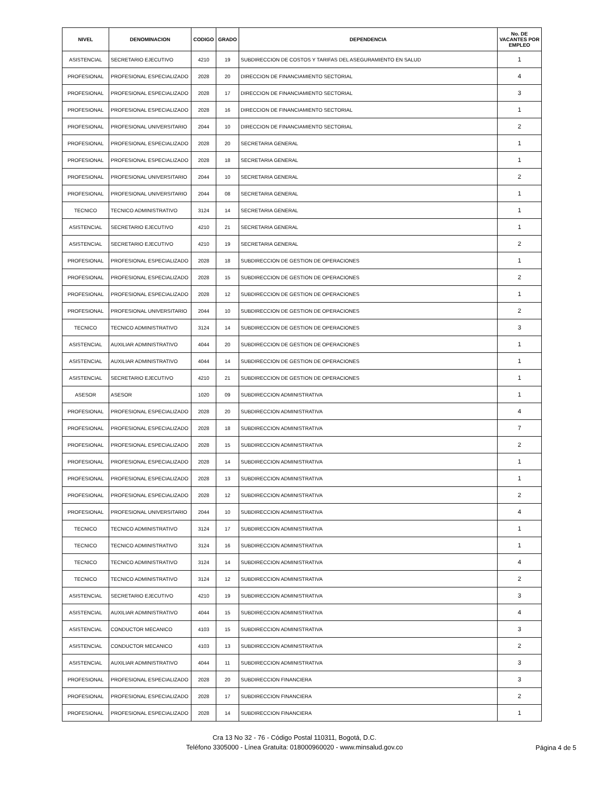| NIVEL | DENOMINACION | CODIGO | GRADO | DEPENDENCIA | No. DE VACANTES POR EMPLEO |
| --- | --- | --- | --- | --- | --- |
| ASISTENCIAL | SECRETARIO EJECUTIVO | 4210 | 19 | SUBDIRECCION DE COSTOS Y TARIFAS DEL ASEGURAMIENTO EN SALUD | 1 |
| PROFESIONAL | PROFESIONAL ESPECIALIZADO | 2028 | 20 | DIRECCION DE FINANCIAMIENTO SECTORIAL | 4 |
| PROFESIONAL | PROFESIONAL ESPECIALIZADO | 2028 | 17 | DIRECCION DE FINANCIAMIENTO SECTORIAL | 3 |
| PROFESIONAL | PROFESIONAL ESPECIALIZADO | 2028 | 16 | DIRECCION DE FINANCIAMIENTO SECTORIAL | 1 |
| PROFESIONAL | PROFESIONAL UNIVERSITARIO | 2044 | 10 | DIRECCION DE FINANCIAMIENTO SECTORIAL | 2 |
| PROFESIONAL | PROFESIONAL ESPECIALIZADO | 2028 | 20 | SECRETARIA GENERAL | 1 |
| PROFESIONAL | PROFESIONAL ESPECIALIZADO | 2028 | 18 | SECRETARIA GENERAL | 1 |
| PROFESIONAL | PROFESIONAL UNIVERSITARIO | 2044 | 10 | SECRETARIA GENERAL | 2 |
| PROFESIONAL | PROFESIONAL UNIVERSITARIO | 2044 | 08 | SECRETARIA GENERAL | 1 |
| TECNICO | TECNICO ADMINISTRATIVO | 3124 | 14 | SECRETARIA GENERAL | 1 |
| ASISTENCIAL | SECRETARIO EJECUTIVO | 4210 | 21 | SECRETARIA GENERAL | 1 |
| ASISTENCIAL | SECRETARIO EJECUTIVO | 4210 | 19 | SECRETARIA GENERAL | 2 |
| PROFESIONAL | PROFESIONAL ESPECIALIZADO | 2028 | 18 | SUBDIRECCION DE GESTION DE OPERACIONES | 1 |
| PROFESIONAL | PROFESIONAL ESPECIALIZADO | 2028 | 15 | SUBDIRECCION DE GESTION DE OPERACIONES | 2 |
| PROFESIONAL | PROFESIONAL ESPECIALIZADO | 2028 | 12 | SUBDIRECCION DE GESTION DE OPERACIONES | 1 |
| PROFESIONAL | PROFESIONAL UNIVERSITARIO | 2044 | 10 | SUBDIRECCION DE GESTION DE OPERACIONES | 2 |
| TECNICO | TECNICO ADMINISTRATIVO | 3124 | 14 | SUBDIRECCION DE GESTION DE OPERACIONES | 3 |
| ASISTENCIAL | AUXILIAR ADMINISTRATIVO | 4044 | 20 | SUBDIRECCION DE GESTION DE OPERACIONES | 1 |
| ASISTENCIAL | AUXILIAR ADMINISTRATIVO | 4044 | 14 | SUBDIRECCION DE GESTION DE OPERACIONES | 1 |
| ASISTENCIAL | SECRETARIO EJECUTIVO | 4210 | 21 | SUBDIRECCION DE GESTION DE OPERACIONES | 1 |
| ASESOR | ASESOR | 1020 | 09 | SUBDIRECCION ADMINISTRATIVA | 1 |
| PROFESIONAL | PROFESIONAL ESPECIALIZADO | 2028 | 20 | SUBDIRECCION ADMINISTRATIVA | 4 |
| PROFESIONAL | PROFESIONAL ESPECIALIZADO | 2028 | 18 | SUBDIRECCION ADMINISTRATIVA | 7 |
| PROFESIONAL | PROFESIONAL ESPECIALIZADO | 2028 | 15 | SUBDIRECCION ADMINISTRATIVA | 2 |
| PROFESIONAL | PROFESIONAL ESPECIALIZADO | 2028 | 14 | SUBDIRECCION ADMINISTRATIVA | 1 |
| PROFESIONAL | PROFESIONAL ESPECIALIZADO | 2028 | 13 | SUBDIRECCION ADMINISTRATIVA | 1 |
| PROFESIONAL | PROFESIONAL ESPECIALIZADO | 2028 | 12 | SUBDIRECCION ADMINISTRATIVA | 2 |
| PROFESIONAL | PROFESIONAL UNIVERSITARIO | 2044 | 10 | SUBDIRECCION ADMINISTRATIVA | 4 |
| TECNICO | TECNICO ADMINISTRATIVO | 3124 | 17 | SUBDIRECCION ADMINISTRATIVA | 1 |
| TECNICO | TECNICO ADMINISTRATIVO | 3124 | 16 | SUBDIRECCION ADMINISTRATIVA | 1 |
| TECNICO | TECNICO ADMINISTRATIVO | 3124 | 14 | SUBDIRECCION ADMINISTRATIVA | 4 |
| TECNICO | TECNICO ADMINISTRATIVO | 3124 | 12 | SUBDIRECCION ADMINISTRATIVA | 2 |
| ASISTENCIAL | SECRETARIO EJECUTIVO | 4210 | 19 | SUBDIRECCION ADMINISTRATIVA | 3 |
| ASISTENCIAL | AUXILIAR ADMINISTRATIVO | 4044 | 15 | SUBDIRECCION ADMINISTRATIVA | 4 |
| ASISTENCIAL | CONDUCTOR MECANICO | 4103 | 15 | SUBDIRECCION ADMINISTRATIVA | 3 |
| ASISTENCIAL | CONDUCTOR MECANICO | 4103 | 13 | SUBDIRECCION ADMINISTRATIVA | 2 |
| ASISTENCIAL | AUXILIAR ADMINISTRATIVO | 4044 | 11 | SUBDIRECCION ADMINISTRATIVA | 3 |
| PROFESIONAL | PROFESIONAL ESPECIALIZADO | 2028 | 20 | SUBDIRECCION FINANCIERA | 3 |
| PROFESIONAL | PROFESIONAL ESPECIALIZADO | 2028 | 17 | SUBDIRECCION FINANCIERA | 2 |
| PROFESIONAL | PROFESIONAL ESPECIALIZADO | 2028 | 14 | SUBDIRECCION FINANCIERA | 1 |
Cra 13 No 32 - 76 - Código Postal 110311, Bogotá, D.C.
Teléfono 3305000 - Línea Gratuita: 018000960020 - www.minsalud.gov.co
Página 4 de 5